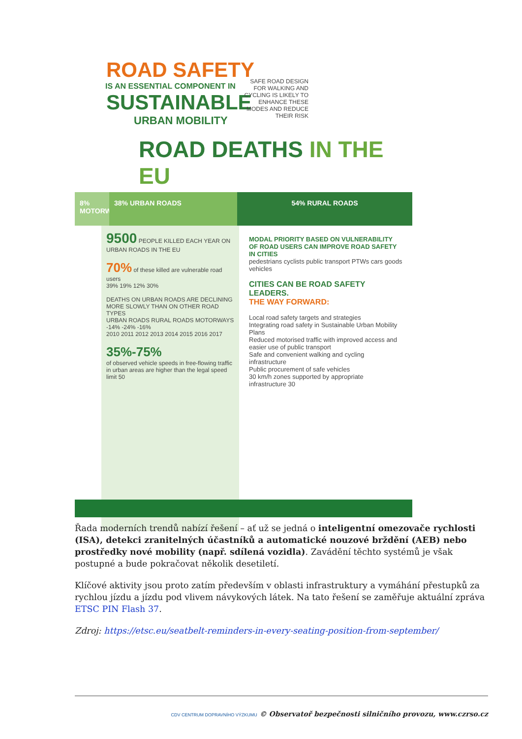ROAD SAFETY
IS AN ESSENTIAL COMPONENT IN
SUSTAINABLE
URBAN MOBILITY
SAFE ROAD DESIGN FOR WALKING AND CYCLING IS LIKELY TO ENHANCE THESE MODES AND REDUCE THEIR RISK
ROAD DEATHS IN THE EU
8% MOTORWAYS
38% URBAN ROADS 54% RURAL ROADS
9500 PEOPLE KILLED EACH YEAR ON URBAN ROADS IN THE EU
70% of these killed are vulnerable road users
39% 19% 12% 30%
DEATHS ON URBAN ROADS ARE DECLINING MORE SLOWLY THAN ON OTHER ROAD TYPES
URBAN ROADS RURAL ROADS MOTORWAYS -14% -24% -16%
2010 2011 2012 2013 2014 2015 2016 2017
35%-75%
of observed vehicle speeds in free-flowing traffic in urban areas are higher than the legal speed limit 50
MODAL PRIORITY BASED ON VULNERABILITY OF ROAD USERS CAN IMPROVE ROAD SAFETY IN CITIES
pedestrians cyclists public transport PTWs cars goods vehicles
CITIES CAN BE ROAD SAFETY LEADERS.
THE WAY FORWARD:
Local road safety targets and strategies
Integrating road safety in Sustainable Urban Mobility Plans
Reduced motorised traffic with improved access and easier use of public transport
Safe and convenient walking and cycling infrastructure
Public procurement of safe vehicles
30 km/h zones supported by appropriate infrastructure 30
Řada moderních trendů nabízí řešení – ať už se jedná o inteligentní omezovače rychlosti (ISA), detekci zranitelných účastníků a automatické nouzové brždění (AEB) nebo prostředky nové mobility (např. sdílená vozidla). Zavádění těchto systémů je však postupné a bude pokračovat několik desetiletí.
Klíčové aktivity jsou proto zatím především v oblasti infrastruktury a vymáhání přestupků za rychlou jízdu a jízdu pod vlivem návykových látek. Na tato řešení se zaměřuje aktuální zpráva ETSC PIN Flash 37.
Zdroj: https://etsc.eu/seatbelt-reminders-in-every-seating-position-from-september/
CDV CENTRUM DOPRAVNÍHO VÝZKUMU © Observatoř bezpečnosti silničního provozu, www.czrso.cz